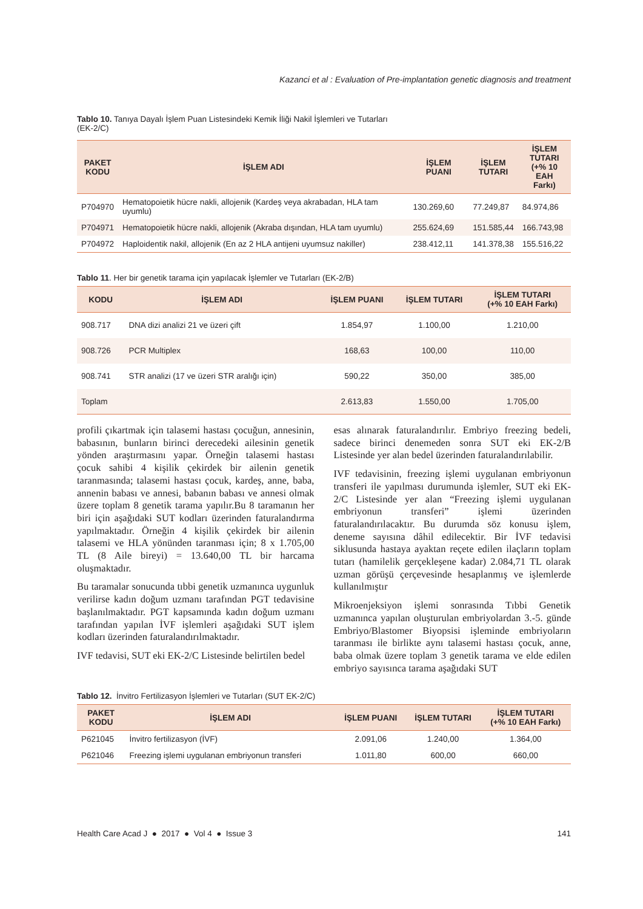Kazanci et al : Evaluation of Pre-implantation genetic diagnosis and treatment
Tablo 10. Tanıya Dayalı İşlem Puan Listesindeki Kemik İliği Nakil İşlemleri ve Tutarları
(EK-2/C)
| PAKET KODU | İŞLEM ADI | İŞLEM PUANI | İŞLEM TUTARI | İŞLEM TUTARI (+% 10 EAH Farkı) |
| --- | --- | --- | --- | --- |
| P704970 | Hematopoietik hücre nakli, allojenik (Kardeş veya akrabadan, HLA tam uyumlu) | 130.269,60 | 77.249,87 | 84.974,86 |
| P704971 | Hematopoietik hücre nakli, allojenik (Akraba dışından, HLA tam uyumlu) | 255.624,69 | 151.585,44 | 166.743,98 |
| P704972 | Haploidentik nakil, allojenik (En az 2 HLA antijeni uyumsuz nakiller) | 238.412,11 | 141.378,38 | 155.516,22 |
Tablo 11. Her bir genetik tarama için yapılacak İşlemler ve Tutarları (EK-2/B)
| KODU | İŞLEM ADI | İŞLEM PUANI | İŞLEM TUTARI | İŞLEM TUTARI (+% 10 EAH Farkı) |
| --- | --- | --- | --- | --- |
| 908.717 | DNA dizi analizi 21 ve üzeri çift | 1.854,97 | 1.100,00 | 1.210,00 |
| 908.726 | PCR Multiplex | 168,63 | 100,00 | 110,00 |
| 908.741 | STR analizi (17 ve üzeri STR aralığı için) | 590,22 | 350,00 | 385,00 |
| Toplam | | 2.613,83 | 1.550,00 | 1.705,00 |
profili çıkartmak için talasemi hastası çocuğun, annesinin, babasının, bunların birinci derecedeki ailesinin genetik yönden araştırmasını yapar. Örneğin talasemi hastası çocuk sahibi 4 kişilik çekirdek bir ailenin genetik taranmasında; talasemi hastası çocuk, kardeş, anne, baba, annenin babası ve annesi, babanın babası ve annesi olmak üzere toplam 8 genetik tarama yapılır.Bu 8 taramanın her biri için aşağıdaki SUT kodları üzerinden faturalandırma yapılmaktadır. Örneğin 4 kişilik çekirdek bir ailenin talasemi ve HLA yönünden taranması için; 8 x 1.705,00 TL (8 Aile bireyi) = 13.640,00 TL bir harcama oluşmaktadır.
Bu taramalar sonucunda tıbbi genetik uzmanınca uygunluk verilirse kadın doğum uzmanı tarafından PGT tedavisine başlanılmaktadır. PGT kapsamında kadın doğum uzmanı tarafından yapılan İVF işlemleri aşağıdaki SUT işlem kodları üzerinden faturalandırılmaktadır.
IVF tedavisi, SUT eki EK-2/C Listesinde belirtilen bedel
esas alınarak faturalandırılır. Embriyo freezing bedeli, sadece birinci denemeden sonra SUT eki EK-2/B Listesinde yer alan bedel üzerinden faturalandırılabilir.
IVF tedavisinin, freezing işlemi uygulanan embriyonun transferi ile yapılması durumunda işlemler, SUT eki EK-2/C Listesinde yer alan “Freezing işlemi uygulanan embriyonun transferi” işlemi üzerinden faturalandırılacaktır. Bu durumda söz konusu işlem, deneme sayısına dâhil edilecektir. Bir İVF tedavisi siklusunda hastaya ayaktan reçete edilen ilaçların toplam tutarı (hamilelik gerçekleşene kadar) 2.084,71 TL olarak uzman görüşü çerçevesinde hesaplanmış ve işlemlerde kullanılmıştır
Mikroenjeksiyon işlemi sonrasında Tıbbi Genetik uzmanınca yapılan oluşturulan embriyolardan 3.-5. günde Embriyo/Blastomer Biyopsisi işleminde embriyoların taranması ile birlikte aynı talasemi hastası çocuk, anne, baba olmak üzere toplam 3 genetik tarama ve elde edilen embriyo sayısınca tarama aşağıdaki SUT
Tablo 12. İnvitro Fertilizasyon İşlemleri ve Tutarları (SUT EK-2/C)
| PAKET KODU | İŞLEM ADI | İŞLEM PUANI | İŞLEM TUTARI | İŞLEM TUTARI (+% 10 EAH Farkı) |
| --- | --- | --- | --- | --- |
| P621045 | İnvitro fertilizasyon (İVF) | 2.091,06 | 1.240,00 | 1.364,00 |
| P621046 | Freezing işlemi uygulanan embriyonun transferi | 1.011,80 | 600,00 | 660,00 |
Health Care Acad J ● 2017 ● Vol 4 ● Issue 3 141